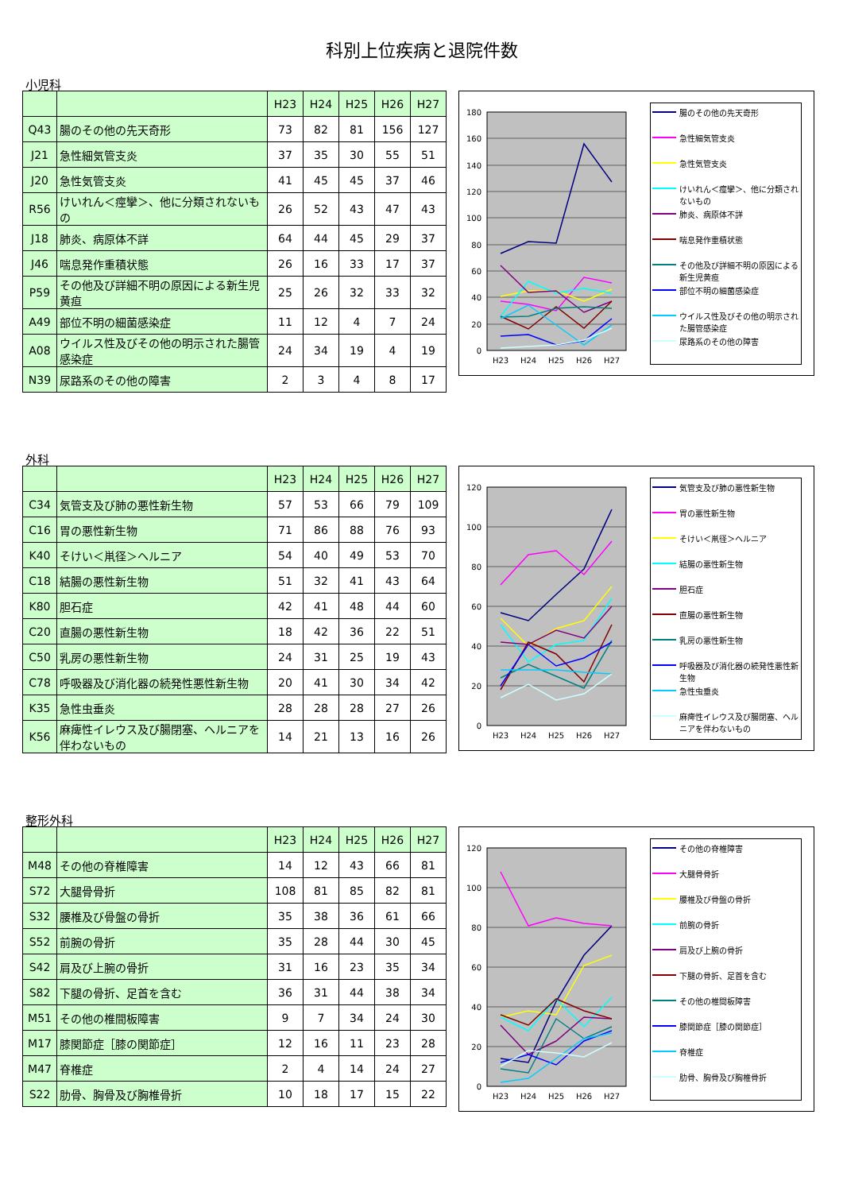科別上位疾病と退院件数
小児科
| | | H23 | H24 | H25 | H26 | H27 |
| --- | --- | --- | --- | --- | --- | --- |
| Q43 | 腸のその他の先天奇形 | 73 | 82 | 81 | 156 | 127 |
| J21 | 急性細気管支炎 | 37 | 35 | 30 | 55 | 51 |
| J20 | 急性気管支炎 | 41 | 45 | 45 | 37 | 46 |
| R56 | けいれん＜痙攣＞、他に分類されないもの | 26 | 52 | 43 | 47 | 43 |
| J18 | 肺炎、病原体不詳 | 64 | 44 | 45 | 29 | 37 |
| J46 | 喘息発作重積状態 | 26 | 16 | 33 | 17 | 37 |
| P59 | その他及び詳細不明の原因による新生児黄疸 | 25 | 26 | 32 | 33 | 32 |
| A49 | 部位不明の細菌感染症 | 11 | 12 | 4 | 7 | 24 |
| A08 | ウイルス性及びその他の明示された腸管感染症 | 24 | 34 | 19 | 4 | 19 |
| N39 | 尿路系のその他の障害 | 2 | 3 | 4 | 8 | 17 |
180
160
140
120
100
80
60
40
20
0
H23
H24
H25
H26
H27
腸のその他の先天奇形
急性細気管支炎
急性気管支炎
けいれん＜痙攣＞、他に分類されないもの
肺炎、病原体不詳
喘息発作重積状態
その他及び詳細不明の原因による新生児黄疸
部位不明の細菌感染症
ウイルス性及びその他の明示された腸管感染症
尿路系のその他の障害
外科
| | | H23 | H24 | H25 | H26 | H27 |
| --- | --- | --- | --- | --- | --- | --- |
| C34 | 気管支及び肺の悪性新生物 | 57 | 53 | 66 | 79 | 109 |
| C16 | 胃の悪性新生物 | 71 | 86 | 88 | 76 | 93 |
| K40 | そけい＜鼡径＞ヘルニア | 54 | 40 | 49 | 53 | 70 |
| C18 | 結腸の悪性新生物 | 51 | 32 | 41 | 43 | 64 |
| K80 | 胆石症 | 42 | 41 | 48 | 44 | 60 |
| C20 | 直腸の悪性新生物 | 18 | 42 | 36 | 22 | 51 |
| C50 | 乳房の悪性新生物 | 24 | 31 | 25 | 19 | 43 |
| C78 | 呼吸器及び消化器の続発性悪性新生物 | 20 | 41 | 30 | 34 | 42 |
| K35 | 急性虫垂炎 | 28 | 28 | 28 | 27 | 26 |
| K56 | 麻痺性イレウス及び腸閉塞、ヘルニアを伴わないもの | 14 | 21 | 13 | 16 | 26 |
120
100
80
60
40
20
0
H23
H24
H25
H26
H27
気管支及び肺の悪性新生物
胃の悪性新生物
そけい＜鼡径＞ヘルニア
結腸の悪性新生物
胆石症
直腸の悪性新生物
乳房の悪性新生物
呼吸器及び消化器の続発性悪性新生物
急性虫垂炎
麻痺性イレウス及び腸閉塞、ヘルニアを伴わないもの
整形外科
| | | H23 | H24 | H25 | H26 | H27 |
| --- | --- | --- | --- | --- | --- | --- |
| M48 | その他の脊椎障害 | 14 | 12 | 43 | 66 | 81 |
| S72 | 大腿骨骨折 | 108 | 81 | 85 | 82 | 81 |
| S32 | 腰椎及び骨盤の骨折 | 35 | 38 | 36 | 61 | 66 |
| S52 | 前腕の骨折 | 35 | 28 | 44 | 30 | 45 |
| S42 | 肩及び上腕の骨折 | 31 | 16 | 23 | 35 | 34 |
| S82 | 下腿の骨折、足首を含む | 36 | 31 | 44 | 38 | 34 |
| M51 | その他の椎間板障害 | 9 | 7 | 34 | 24 | 30 |
| M17 | 膝関節症［膝の関節症］ | 12 | 16 | 11 | 23 | 28 |
| M47 | 脊椎症 | 2 | 4 | 14 | 24 | 27 |
| S22 | 肋骨、胸骨及び胸椎骨折 | 10 | 18 | 17 | 15 | 22 |
120
100
80
60
40
20
0
H23
H24
H25
H26
H27
その他の脊椎障害
大腿骨骨折
腰椎及び骨盤の骨折
前腕の骨折
肩及び上腕の骨折
下腿の骨折、足首を含む
その他の椎間板障害
膝関節症［膝の関節症］
脊椎症
肋骨、胸骨及び胸椎骨折